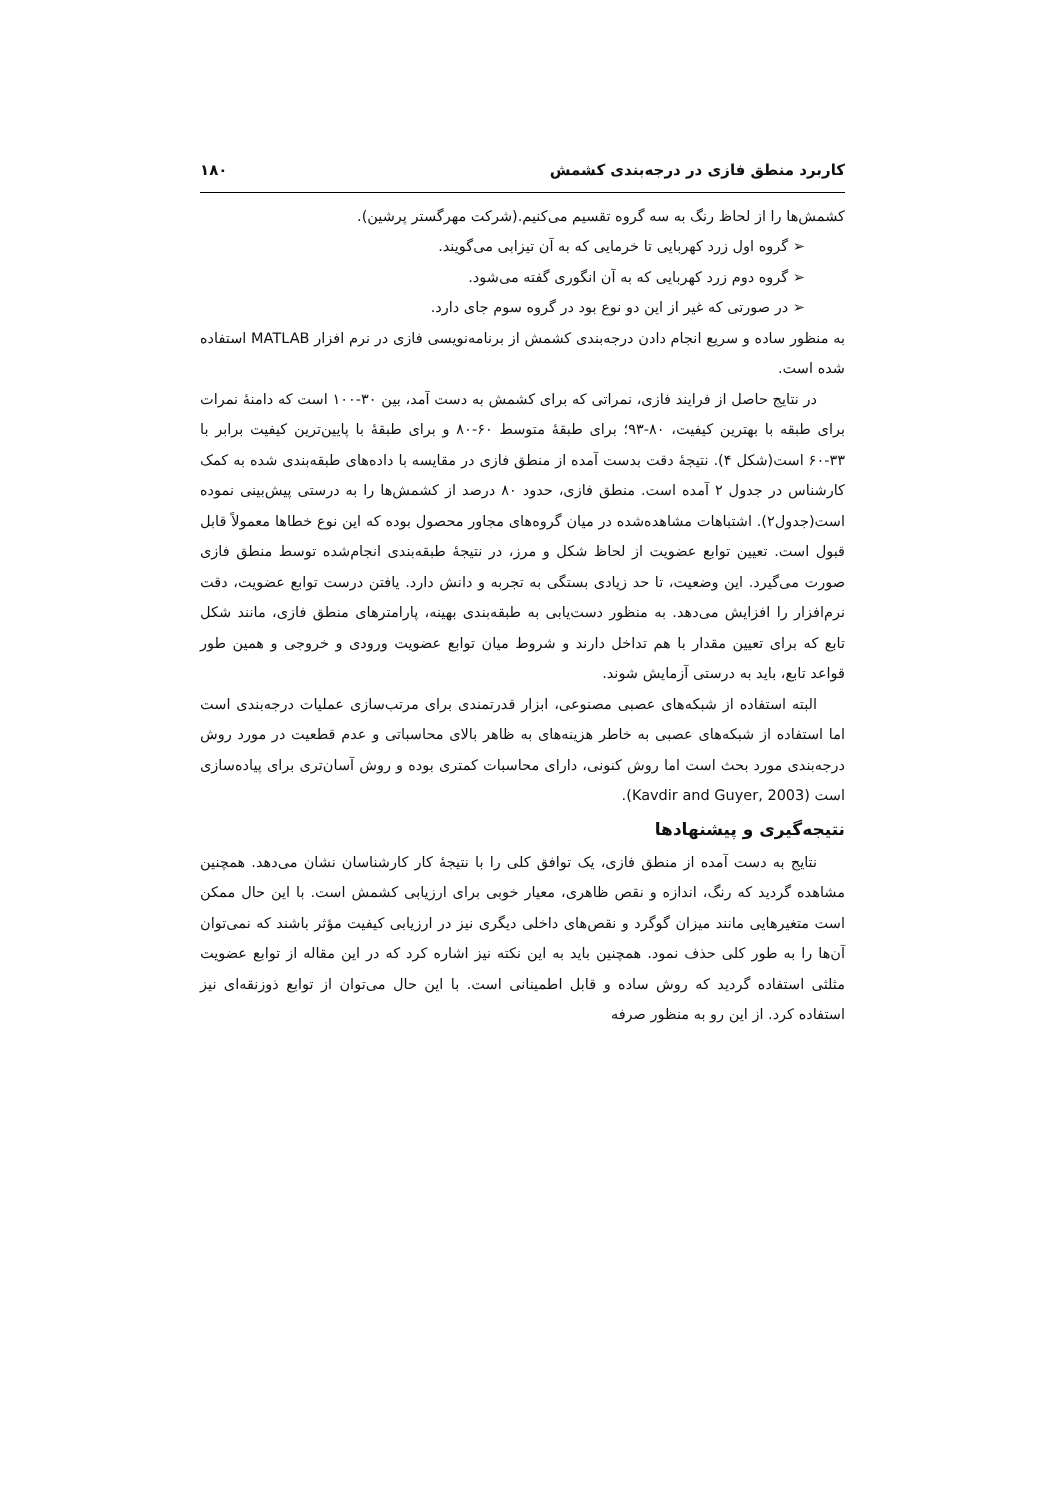کاربرد منطق فازی در درجه‌بندی کشمش ۱۸۰
کشمش‌ها را از لحاظ رنگ به سه گروه تقسیم می‌کنیم.(شرکت مهرگستر پرشین).
➢ گروه اول زرد کهربایی تا خرمایی که به آن تیزابی می‌گویند.
➢ گروه دوم زرد کهربایی که به آن انگوری گفته می‌شود.
➢ در صورتی که غیر از این دو نوع بود در گروه سوم جای دارد.
به منظور ساده و سریع انجام دادن درجه‌بندی کشمش از برنامه‌نویسی فازی در نرم افزار MATLAB استفاده شده است.
در نتایج حاصل از فرایند فازی، نمراتی که برای کشمش به دست آمد، بین ۳۰-۱۰۰ است که دامنهٔ نمرات برای طبقه با بهترین کیفیت، ۸۰-۹۳؛ برای طبقهٔ متوسط ۶۰-۸۰ و برای طبقهٔ با پایین‌ترین کیفیت برابر با ۳۳-۶۰ است(شکل ۴). نتیجهٔ دقت بدست آمده از منطق فازی در مقایسه با داده‌های طبقه‌بندی شده به کمک کارشناس در جدول ۲ آمده است. منطق فازی، حدود ۸۰ درصد از کشمش‌ها را به درستی پیش‌بینی نموده است(جدول۲). اشتباهات مشاهده‌شده در میان گروه‌های مجاور محصول بوده که این نوع خطاها معمولاً قابل قبول است. تعیین توابع عضویت از لحاظ شکل و مرز، در نتیجهٔ طبقه‌بندی انجام‌شده توسط منطق فازی صورت می‌گیرد. این وضعیت، تا حد زیادی بستگی به تجربه و دانش دارد. یافتن درست توابع عضویت، دقت نرم‌افزار را افزایش می‌دهد. به منظور دست‌یابی به طبقه‌بندی بهینه، پارامترهای منطق فازی، مانند شکل تابع که برای تعیین مقدار با هم تداخل دارند و شروط میان توابع عضویت ورودی و خروجی و همین طور قواعد تابع، باید به درستی آزمایش شوند.
البته استفاده از شبکه‌های عصبی مصنوعی، ابزار قدرتمندی برای مرتب‌سازی عملیات درجه‌بندی است اما استفاده از شبکه‌های عصبی به خاطر هزینه‌های به ظاهر بالای محاسباتی و عدم قطعیت در مورد روش درجه‌بندی مورد بحث است اما روش کنونی، دارای محاسبات کمتری بوده و روش آسان‌تری برای پیاده‌سازی است (Kavdir and Guyer, 2003).
نتیجه‌گیری و پیشنهادها
نتایج به دست آمده از منطق فازی، یک توافق کلی را با نتیجهٔ کار کارشناسان نشان می‌دهد. همچنین مشاهده گردید که رنگ، اندازه و نقص ظاهری، معیار خوبی برای ارزیابی کشمش است. با این حال ممکن است متغیرهایی مانند میزان گوگرد و نقص‌های داخلی دیگری نیز در ارزیابی کیفیت مؤثر باشند که نمی‌توان آن‌ها را به طور کلی حذف نمود. همچنین باید به این نکته نیز اشاره کرد که در این مقاله از توابع عضویت مثلثی استفاده گردید که روش ساده و قابل اطمینانی است. با این حال می‌توان از توابع ذوزنقه‌ای نیز استفاده کرد. از این رو به منظور صرفه